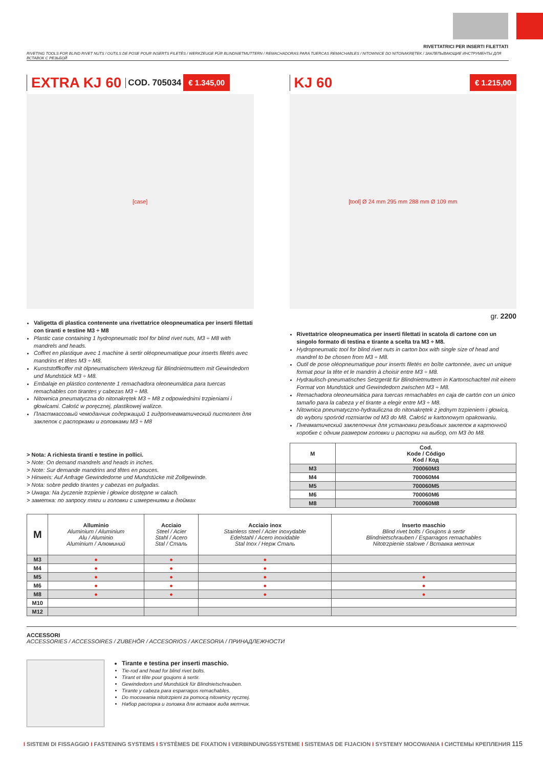RIVETTATRICI PER INSERTI FILETTATI
RIVETING TOOLS FOR BLIND RIVET NUTS / OUTILS DE POSE POUR INSERTS FILETÉS / WERKZEUGE FÜR BLINDNIETMUTTERN / REMACHADORAS PARA TUERCAS REMACHABLES / NITOWNICE DO NITONAKRĘTEK / ЗАКЛЕПЫВАЮЩИЕ ИНСТРУМЕНТЫ ДЛЯ ВСТАВОК С РЕЗЬБОЙ
EXTRA KJ 60 COD. 705034 € 1.345,00
[case]
Valigetta di plastica contenente una rivettatrice oleopneumatica per inserti filettati con tiranti e testine M3 ÷ M8
Plastic case containing 1 hydropneumatic tool for blind rivet nuts, M3 ÷ M8 with mandrels and heads.
Coffret en plastique avec 1 machine à sertir oléopneumatique pour inserts filetés avec mandrins et têtes M3 ÷ M8.
Kunststoffkoffer mit ölpneumatischem Werkzeug für Blindnietmuttern mit Gewindedorn und Mundstück M3 ÷ M8.
Embalaje en plástico contenente 1 remachadora oleoneumática para tuercas remachables con tirantes y cabezas M3 ÷ M8.
Nitownica pneumatyczna do nitonakrętek M3 ÷ M8 z odpowiednimi trzpieniami i głowicami. Całość w poręcznej, plastikowej walizce.
Пластмассовый чемоданчик содержащий 1 гидропневматический пистолет для заклепок с распорками и головками M3 ÷ M8
> Nota: A richiesta tiranti e testine in pollici.
> Note: On demand mandrels and heads in inches.
> Note: Sur demande mandrins and têtes en pouces.
> Hinweis: Auf Anfrage Gewindedorne und Mundstücke mit Zollgewinde.
> Nota: sobre pedido tirantes y cabezas en pulgadas.
> Uwaga: Na życzenie trzpienie i głowice dostępne w calach.
> заметка: по запросу тяги и головки с измерениями в дюймах
KJ 60 € 1.215,00
[tool] Ø 24 mm 295 mm 288 mm Ø 109 mm
gr. 2200
Rivettatrice oleopneumatica per inserti filettati in scatola di cartone con un singolo formato di testina e tirante a scelta tra M3 ÷ M8.
Hydropneumatic tool for blind rivet nuts in carton box with single size of head and mandrel to be chosen from M3 ÷ M8.
Outil de pose oléopneumatique pour inserts filetés en boîte cartonnée, avec un unique format pour la tête et le mandrin à choisir entre M3 ÷ M8.
Hydraulisch-pneumatisches Setzgerät für Blindnietmuttern in Kartonschachtel mit einem Format von Mundstück und Gewindedorn zwischen M3 ÷ M8.
Remachadora oleoneumática para tuercas remachables en caja de cartón con un único tamaño para la cabeza y el tirante a elegir entre M3 ÷ M8.
Nitownica pneumatyczno-hydrauliczna do nitonakrętek z jednym trzpieniem i głowicą, do wyboru spośród rozmiarów od M3 do M8. Całość w kartonowym opakowaniu.
Пневматический заклепочник для установки резьбовых заклепок в картонной коробке с одним размером головки и распорки на выбор, от М3 до М8.
| M | Cod. Kode / Código Kod / Код |
| --- | --- |
| M3 | 700060M3 |
| M4 | 700060M4 |
| M5 | 700060M5 |
| M6 | 700060M6 |
| M8 | 700060M8 |
| M | Alluminio Aluminium / Aluminium Alu / Aluminio Aluminium / Алюминий | Acciaio Steel / Acier Stahl / Acero Stal / Сталь | Acciaio inox Stainless steel / Acier inoxydable Edelstahl / Acero inoxidable Stal Inox / Нерж Сталь | Inserto maschio Blind rivet bolts / Goujons à sertir Blindnietschrauben / Esparragos remachables Nitotrzpienie stalowe / Вставка метчик |
| --- | --- | --- | --- | --- |
| M3 | ● | ● | ● | |
| M4 | ● | ● | ● | |
| M5 | ● | ● | ● | ● |
| M6 | ● | ● | ● | ● |
| M8 | ● | ● | ● | ● |
| M10 | | | | |
| M12 | | | | |
ACCESSORI
ACCESSORIES / ACCESSOIRES / ZUBEHÖR / ACCESORIOS / AKCESORIA / ПРИНАДЛЕЖНОСТИ
Tirante e testina per inserti maschio.
Tie-rod and head for blind rivet bolts.
Tirant et tête pour goujons à sertir.
Gewindedorn und Mundstück für Blindnietschrauben.
Tirante y cabeza para esparragos remachables.
Do mocowania nitotrzpieni za pomocą nitownicy ręcznej.
Набор распорка и головка для вставок вида метчик.
I SISTEMI DI FISSAGGIO I FASTENING SYSTEMS I SYSTÈMES DE FIXATION I VERBINDUNGSSYSTEME I SISTEMAS DE FIJACION I SYSTEMY MOCOWANIA I СИСТЕМЫ КРЕПЛЕНИЯ 115